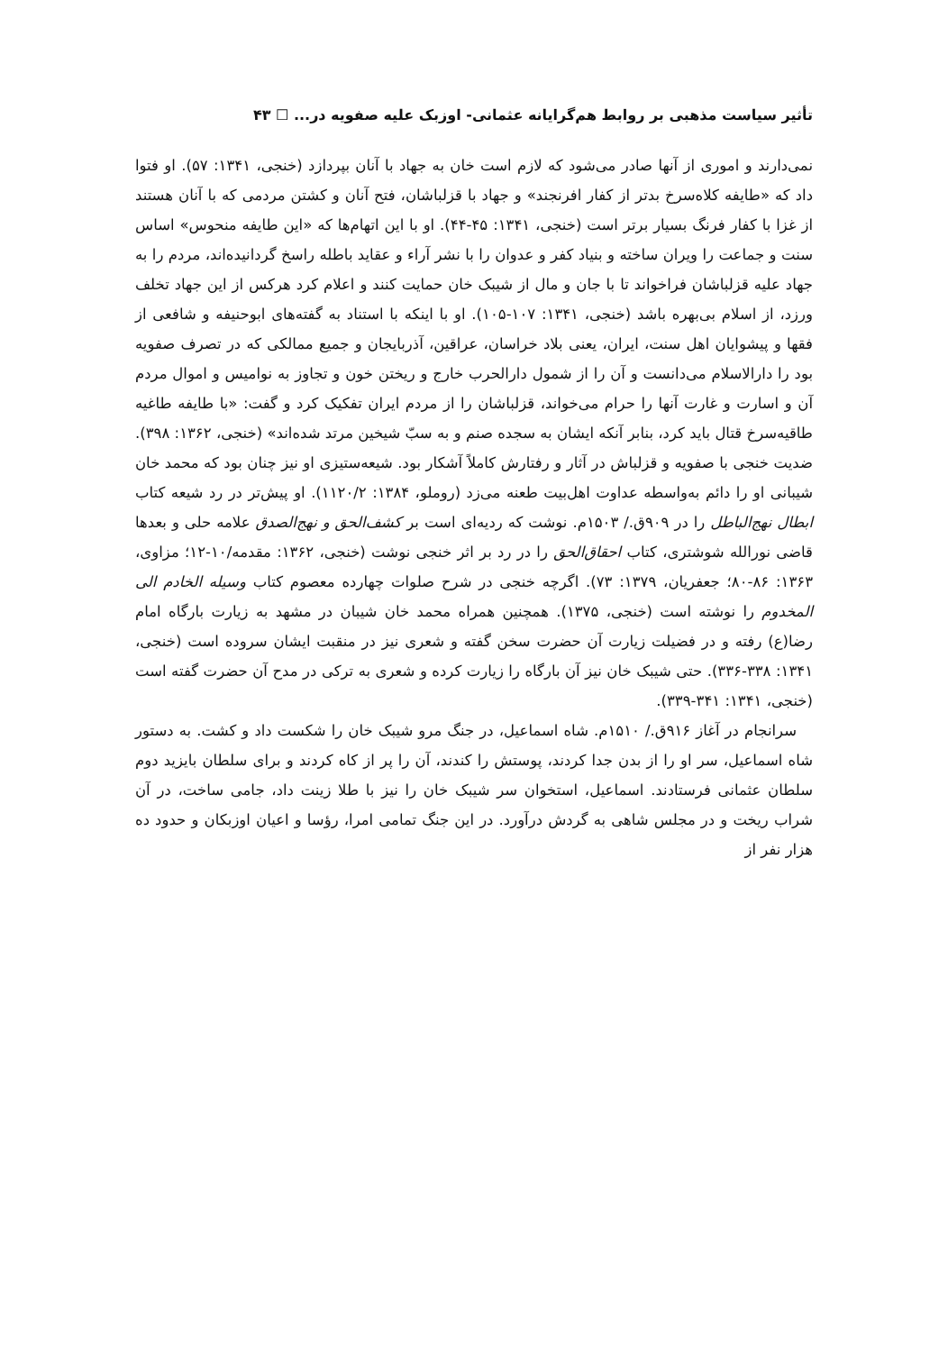تأثیر سیاست مذهبی بر روابط هم‌گرایانه عثمانی- اوزبک علیه صفویه در... ☐ ۴۳
نمی‌دارند و اموری از آنها صادر می‌شود که لازم است خان به جهاد با آنان بپردازد (خنجی، ۱۳۴۱: ۵۷). او فتوا داد که «طایفه کلاه‌سرخ بدتر از کفار افرنجند» و جهاد با قزلباشان، فتح آنان و کشتن مردمی که با آنان هستند از غزا با کفار فرنگ بسیار برتر است (خنجی، ۱۳۴۱: ۴۵-۴۴). او با این اتهام‌ها که «این طایفه منحوس» اساس سنت و جماعت را ویران ساخته و بنیاد کفر و عدوان را با نشر آراء و عقاید باطله راسخ گردانیده‌اند، مردم را به جهاد علیه قزلباشان فراخواند تا با جان و مال از شیبک خان حمایت کنند و اعلام کرد هرکس از این جهاد تخلف ورزد، از اسلام بی‌بهره باشد (خنجی، ۱۳۴۱: ۱۰۷-۱۰۵). او با اینکه با استناد به گفته‌های ابوحنیفه و شافعی از فقها و پیشوایان اهل سنت، ایران، یعنی بلاد خراسان، عراقین، آذربایجان و جمیع ممالکی که در تصرف صفویه بود را دارالاسلام می‌دانست و آن را از شمول دارالحرب خارج و ریختن خون و تجاوز به نوامیس و اموال مردم آن و اسارت و غارت آنها را حرام می‌خواند، قزلباشان را از مردم ایران تفکیک کرد و گفت: «با طایفه طاغیه طاقیه‌سرخ قتال باید کرد، بنابر آنکه ایشان به سجده صنم و به سبّ شیخین مرتد شده‌اند» (خنجی، ۱۳۶۲: ۳۹۸). ضدیت خنجی با صفویه و قزلباش در آثار و رفتارش کاملاً آشکار بود. شیعه‌ستیزی او نیز چنان بود که محمد خان شیبانی او را دائم به‌واسطه عداوت اهل‌بیت طعنه می‌زد (روملو، ۱۳۸۴: ۱۱۲۰/۲). او پیش‌تر در رد شیعه کتاب ابطال نهج‌الباطل را در ۹۰۹ق./ ۱۵۰۳م. نوشت که ردیه‌ای است بر کشف‌الحق و نهج‌الصدق علامه حلی و بعدها قاضی نورالله شوشتری، کتاب احقاق‌الحق را در رد بر اثر خنجی نوشت (خنجی، ۱۳۶۲: مقدمه/۱۰-۱۲؛ مزاوی، ۱۳۶۳: ۸۶-۸۰؛ جعفریان، ۱۳۷۹: ۷۳). اگرچه خنجی در شرح صلوات چهارده معصوم کتاب وسیله الخادم الی المخدوم را نوشته است (خنجی، ۱۳۷۵). همچنین همراه محمد خان شیبان در مشهد به زیارت بارگاه امام رضا(ع) رفته و در فضیلت زیارت آن حضرت سخن گفته و شعری نیز در منقبت ایشان سروده است (خنجی، ۱۳۴۱: ۳۳۸-۳۳۶). حتی شیبک خان نیز آن بارگاه را زیارت کرده و شعری به ترکی در مدح آن حضرت گفته است (خنجی، ۱۳۴۱: ۳۴۱-۳۳۹).
سرانجام در آغاز ۹۱۶ق./ ۱۵۱۰م. شاه اسماعیل، در جنگ مرو شیبک خان را شکست داد و کشت. به دستور شاه اسماعیل، سر او را از بدن جدا کردند، پوستش را کندند، آن را پر از کاه کردند و برای سلطان بایزید دوم سلطان عثمانی فرستادند. اسماعیل، استخوان سر شیبک خان را نیز با طلا زینت داد، جامی ساخت، در آن شراب ریخت و در مجلس شاهی به گردش درآورد. در این جنگ تمامی امرا، رؤسا و اعیان اوزبکان و حدود ده هزار نفر از